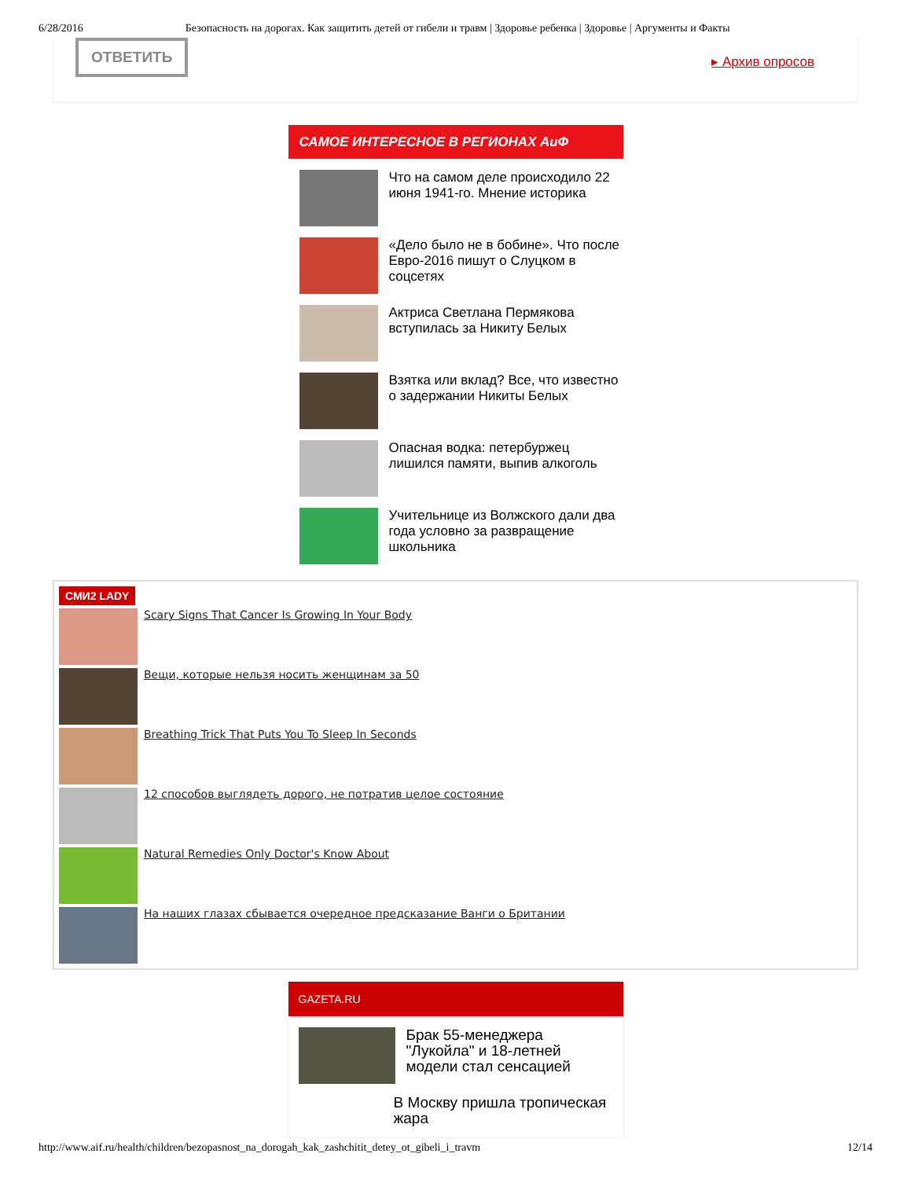6/28/2016 Безопасность на дорогах. Как защитить детей от гибели и травм | Здоровье ребенка | Здоровье | Аргументы и Факты
ОТВЕТИТЬ
▸ Архив опросов
САМОЕ ИНТЕРЕСНОЕ В РЕГИОНАХ АиФ
Что на самом деле происходило 22 июня 1941-го. Мнение историка
«Дело было не в бобине». Что после Евро-2016 пишут о Слуцком в соцсетях
Актриса Светлана Пермякова вступилась за Никиту Белых
Взятка или вклад? Все, что известно о задержании Никиты Белых
Опасная водка: петербуржец лишился памяти, выпив алкоголь
Учительнице из Волжского дали два года условно за развращение школьника
СМИ2 LADY
Scary Signs That Cancer Is Growing In Your Body
Вещи, которые нельзя носить женщинам за 50
Breathing Trick That Puts You To Sleep In Seconds
12 способов выглядеть дорого, не потратив целое состояние
Natural Remedies Only Doctor's Know About
На наших глазах сбывается очередное предсказание Ванги о Британии
GAZETA.RU
Брак 55-менеджера "Лукойла" и 18-летней модели стал сенсацией
В Москву пришла тропическая жара
http://www.aif.ru/health/children/bezopasnost_na_dorogah_kak_zashchitit_detey_ot_gibeli_i_travm 12/14